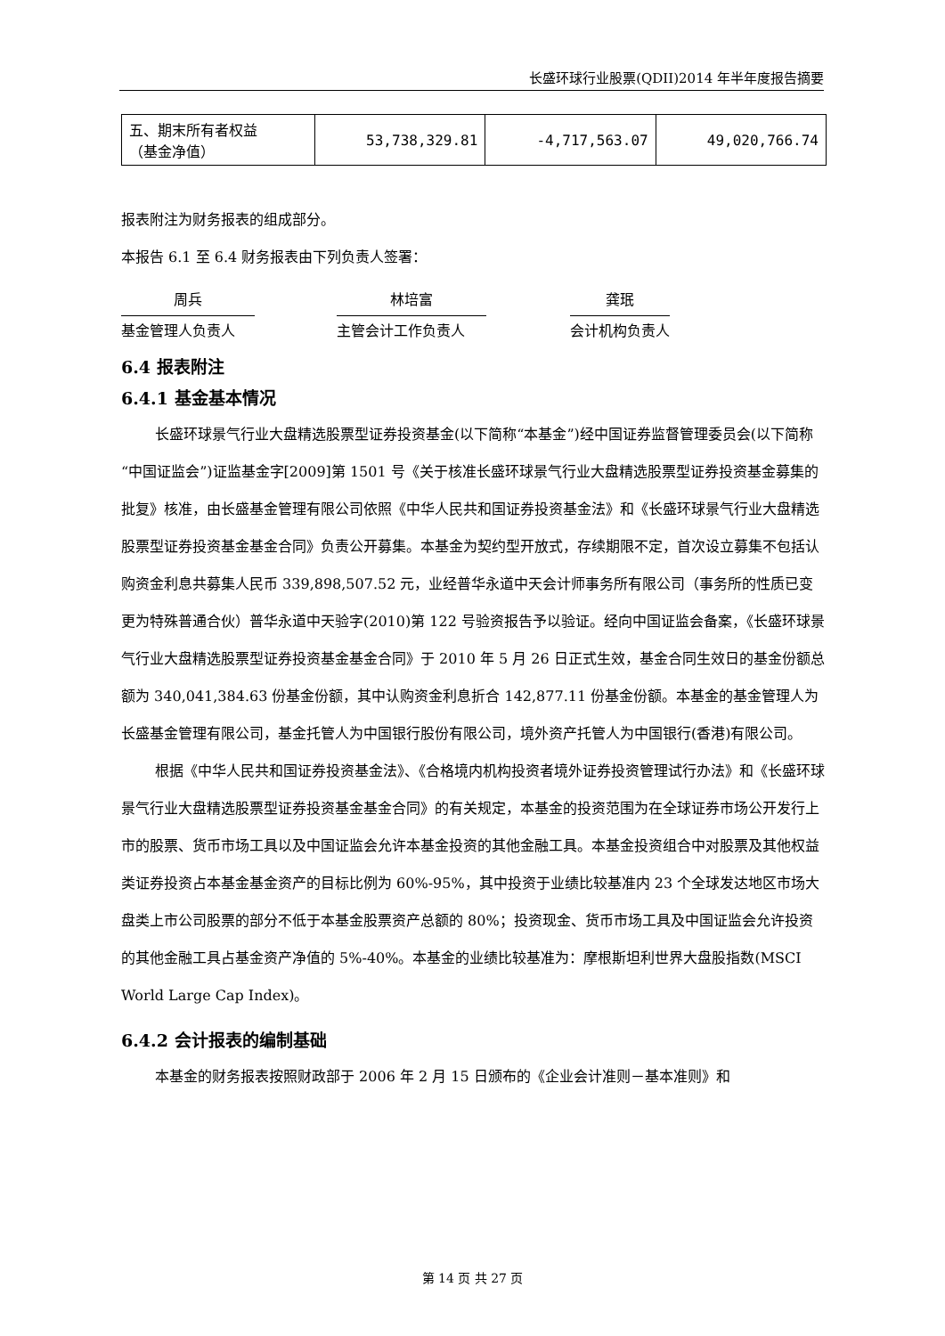长盛环球行业股票(QDII)2014 年半年度报告摘要
| 五、期末所有者权益 （基金净值） | 53,738,329.81 | -4,717,563.07 | 49,020,766.74 |
报表附注为财务报表的组成部分。
本报告 6.1 至 6.4 财务报表由下列负责人签署：
周兵
基金管理人负责人
林培富
主管会计工作负责人
龚珉
会计机构负责人
6.4 报表附注
6.4.1 基金基本情况
长盛环球景气行业大盘精选股票型证券投资基金(以下简称“本基金”)经中国证券监督管理委员会(以下简称“中国证监会”)证监基金字[2009]第 1501 号《关于核准长盛环球景气行业大盘精选股票型证券投资基金募集的批复》核准，由长盛基金管理有限公司依照《中华人民共和国证券投资基金法》和《长盛环球景气行业大盘精选股票型证券投资基金基金合同》负责公开募集。本基金为契约型开放式，存续期限不定，首次设立募集不包括认购资金利息共募集人民币 339,898,507.52 元，业经普华永道中天会计师事务所有限公司（事务所的性质已变更为特殊普通合伙）普华永道中天验字(2010)第 122 号验资报告予以验证。经向中国证监会备案，《长盛环球景气行业大盘精选股票型证券投资基金基金合同》于 2010 年 5 月 26 日正式生效，基金合同生效日的基金份额总额为 340,041,384.63 份基金份额，其中认购资金利息折合 142,877.11 份基金份额。本基金的基金管理人为长盛基金管理有限公司，基金托管人为中国银行股份有限公司，境外资产托管人为中国银行(香港)有限公司。
根据《中华人民共和国证券投资基金法》、《合格境内机构投资者境外证券投资管理试行办法》和《长盛环球景气行业大盘精选股票型证券投资基金基金合同》的有关规定，本基金的投资范围为在全球证券市场公开发行上市的股票、货币市场工具以及中国证监会允许本基金投资的其他金融工具。本基金投资组合中对股票及其他权益类证券投资占本基金基金资产的目标比例为 60%-95%，其中投资于业绩比较基准内 23 个全球发达地区市场大盘类上市公司股票的部分不低于本基金股票资产总额的 80%；投资现金、货币市场工具及中国证监会允许投资的其他金融工具占基金资产净值的 5%-40%。本基金的业绩比较基准为：摩根斯坦利世界大盘股指数(MSCI World Large Cap Index)。
6.4.2 会计报表的编制基础
本基金的财务报表按照财政部于 2006 年 2 月 15 日颁布的《企业会计准则－基本准则》和
第 14 页 共 27 页